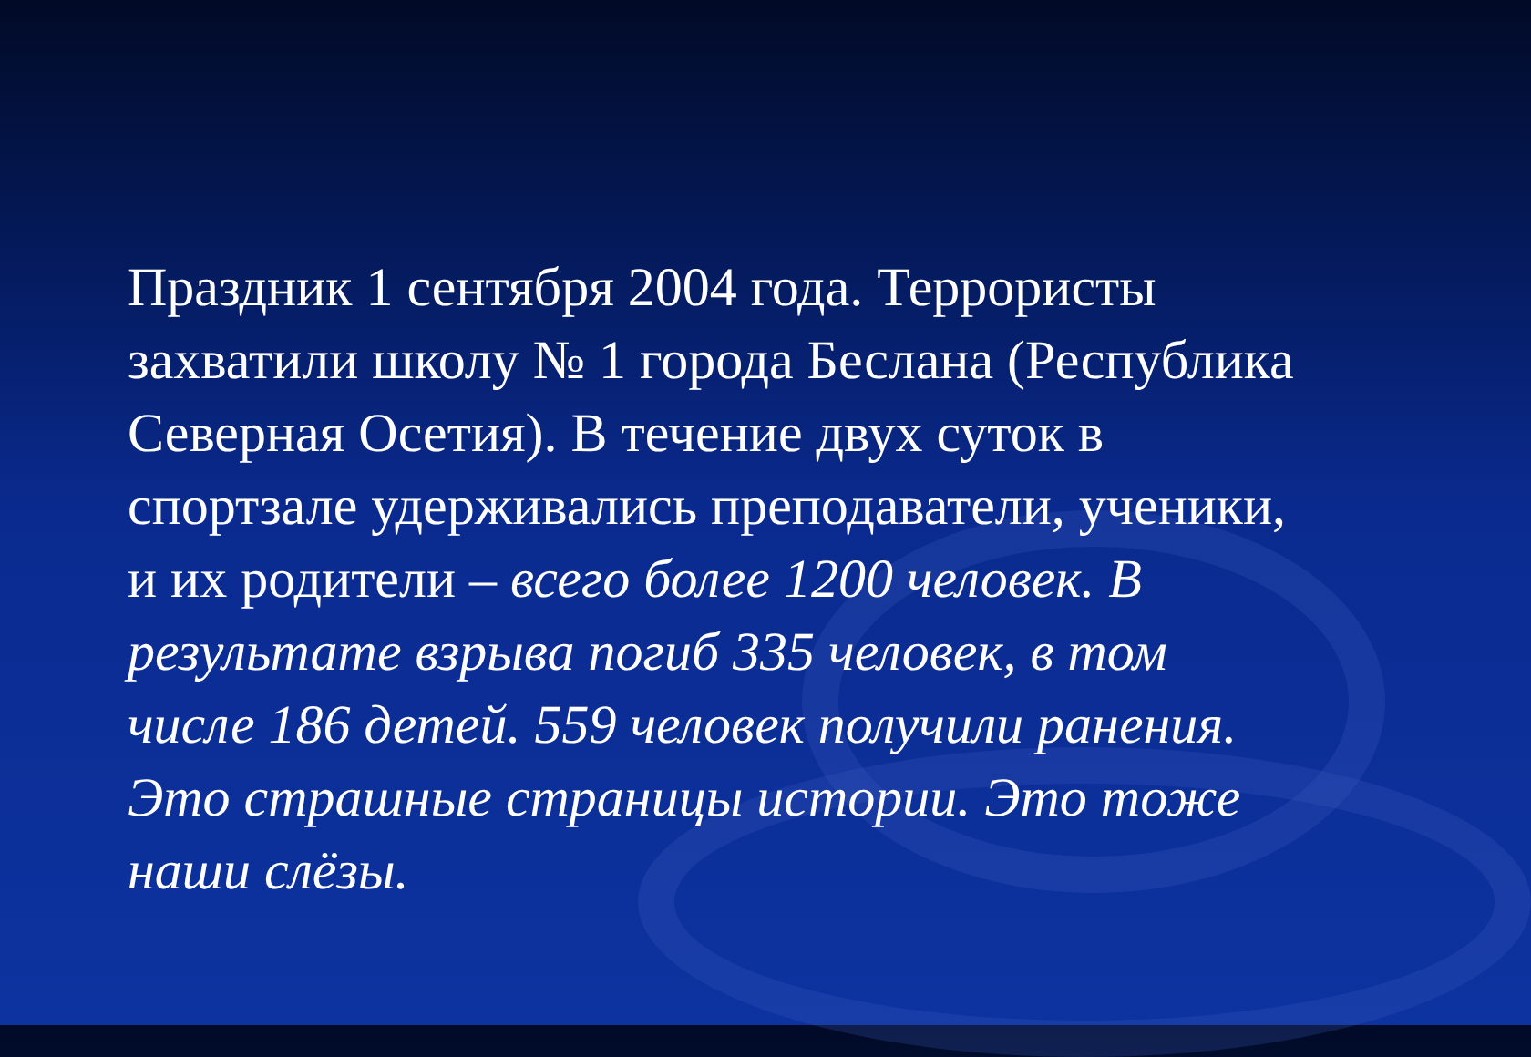Праздник 1 сентября 2004 года. Террористы захватили школу № 1 города Беслана (Республика Северная Осетия). В течение двух суток в спортзале удерживались преподаватели, ученики, и их родители – всего более 1200 человек. В результате взрыва погиб 335 человек, в том числе 186 детей. 559 человек получили ранения. Это страшные страницы истории. Это тоже наши слёзы.